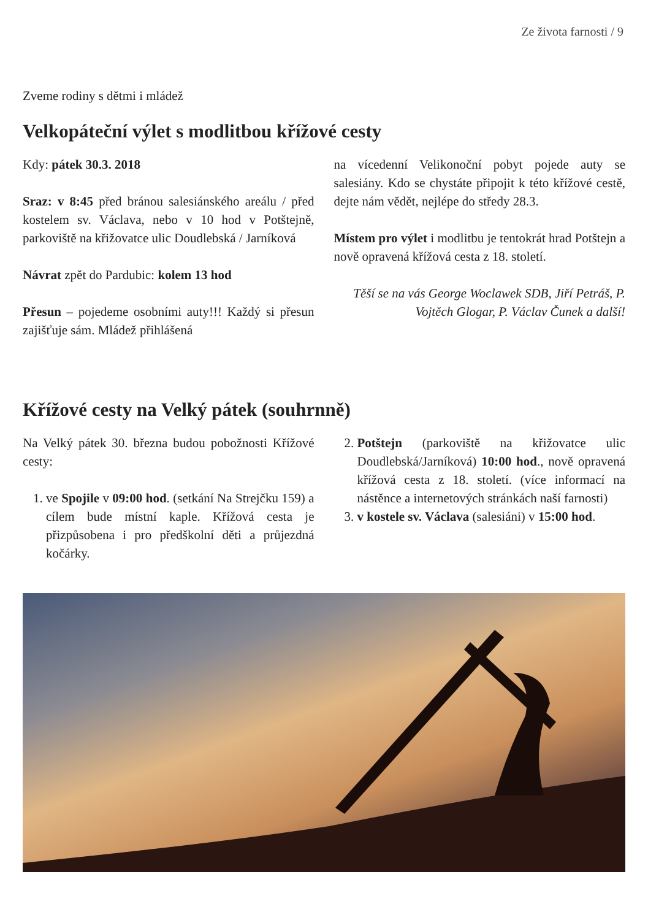Ze života farnosti / 9
Zveme rodiny s dětmi i mládež
Velkopáteční výlet s modlitbou křížové cesty
Kdy: pátek 30.3. 2018
Sraz: v 8:45 před bránou salesiánského areálu / před kostelem sv. Václava, nebo v 10 hod v Potštejně, parkoviště na křižovatce ulic Doudlebská / Jarníková
Návrat zpět do Pardubic: kolem 13 hod
Přesun – pojedeme osobními auty!!! Každý si přesun zajišťuje sám. Mládež přihlášená
na vícedenní Velikonoční pobyt pojede auty se salesiány. Kdo se chystáte připojit k této křížové cestě, dejte nám vědět, nejlépe do středy 28.3.
Místem pro výlet i modlitbu je tentokrát hrad Potštejn a nově opravená křížová cesta z 18. století.
Těší se na vás George Woclawek SDB, Jiří Petráš, P. Vojtěch Glogar, P. Václav Čunek a další!
Křížové cesty na Velký pátek (souhrnně)
Na Velký pátek 30. března budou pobožnosti Křížové cesty:
1. ve Spojile v 09:00 hod. (setkání Na Strejčku 159) a cílem bude místní kaple. Křížová cesta je přizpůsobena i pro předškolní děti a průjezdná kočárky.
2. Potštejn (parkoviště na křižovatce ulic Doudlebská/Jarníková) 10:00 hod., nově opravená křížová cesta z 18. století. (více informací na nástěnce a internetových stránkách naší farnosti)
3. v kostele sv. Václava (salesiáni) v 15:00 hod.